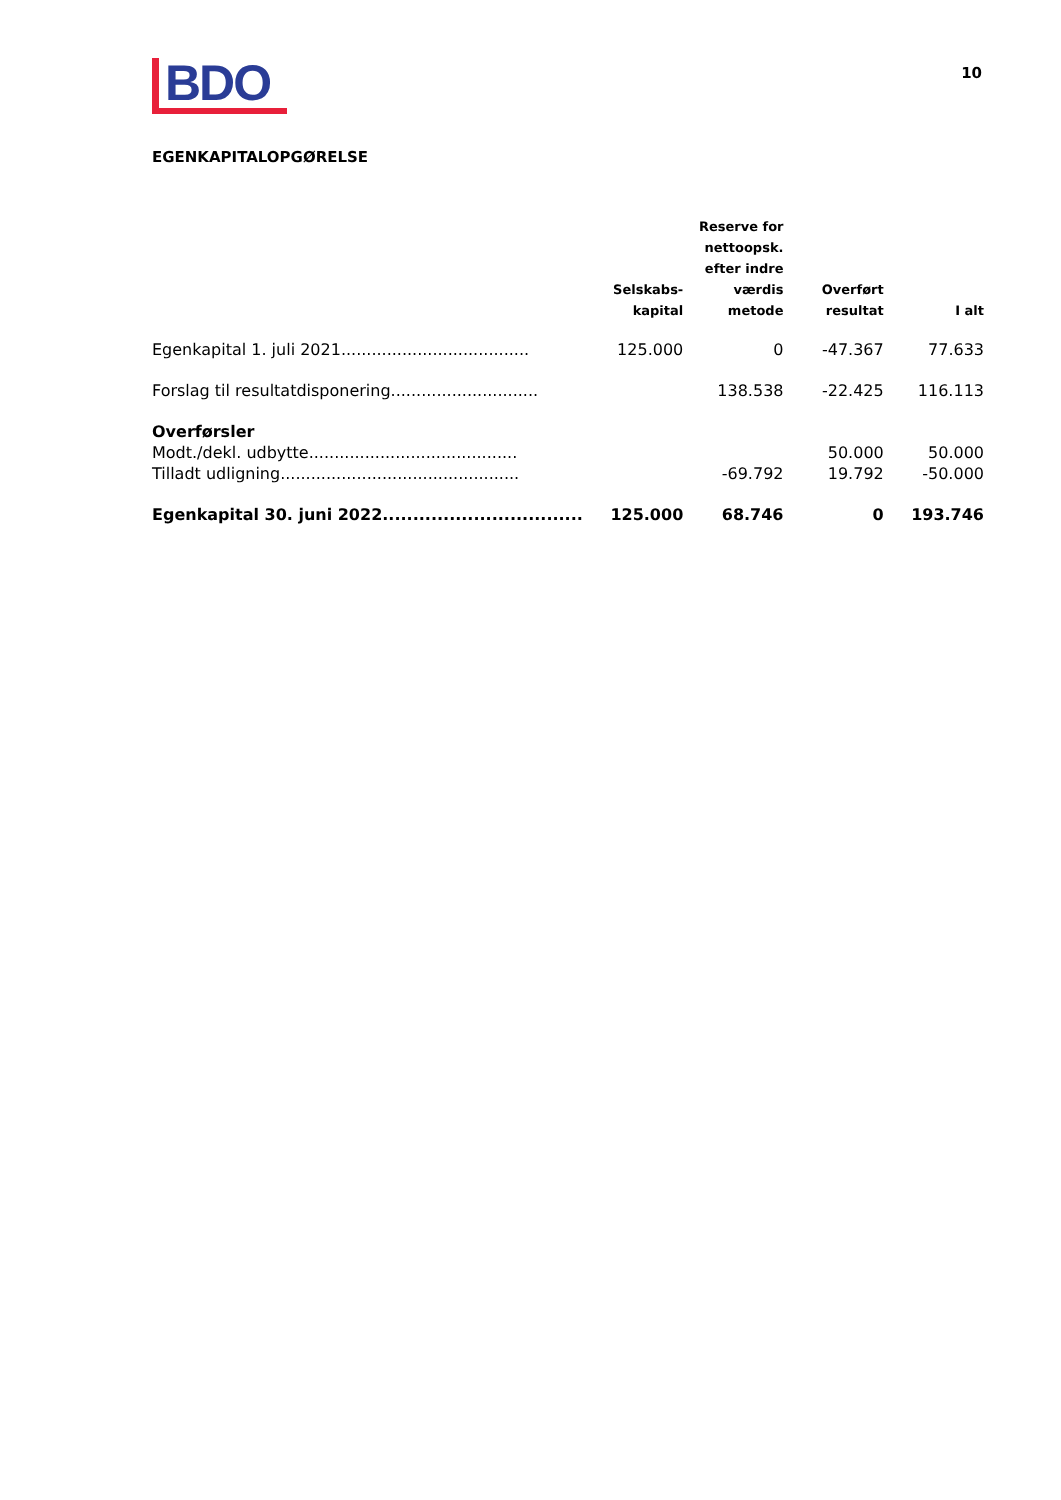BDO
10
EGENKAPITALOPGØRELSE
| | Selskabs- kapital | Reserve for nettoopsk. efter indre værdis metode | Overført resultat | I alt |
| --- | --- | --- | --- | --- |
| Egenkapital 1. juli 2021..................................... | 125.000 | 0 | -47.367 | 77.633 |
| Forslag til resultatdisponering............................. | | 138.538 | -22.425 | 116.113 |
| Overførsler | | | | |
| Modt./dekl. udbytte......................................... | | | 50.000 | 50.000 |
| Tilladt udligning............................................... | | -69.792 | 19.792 | -50.000 |
| Egenkapital 30. juni 2022................................. | 125.000 | 68.746 | 0 | 193.746 |